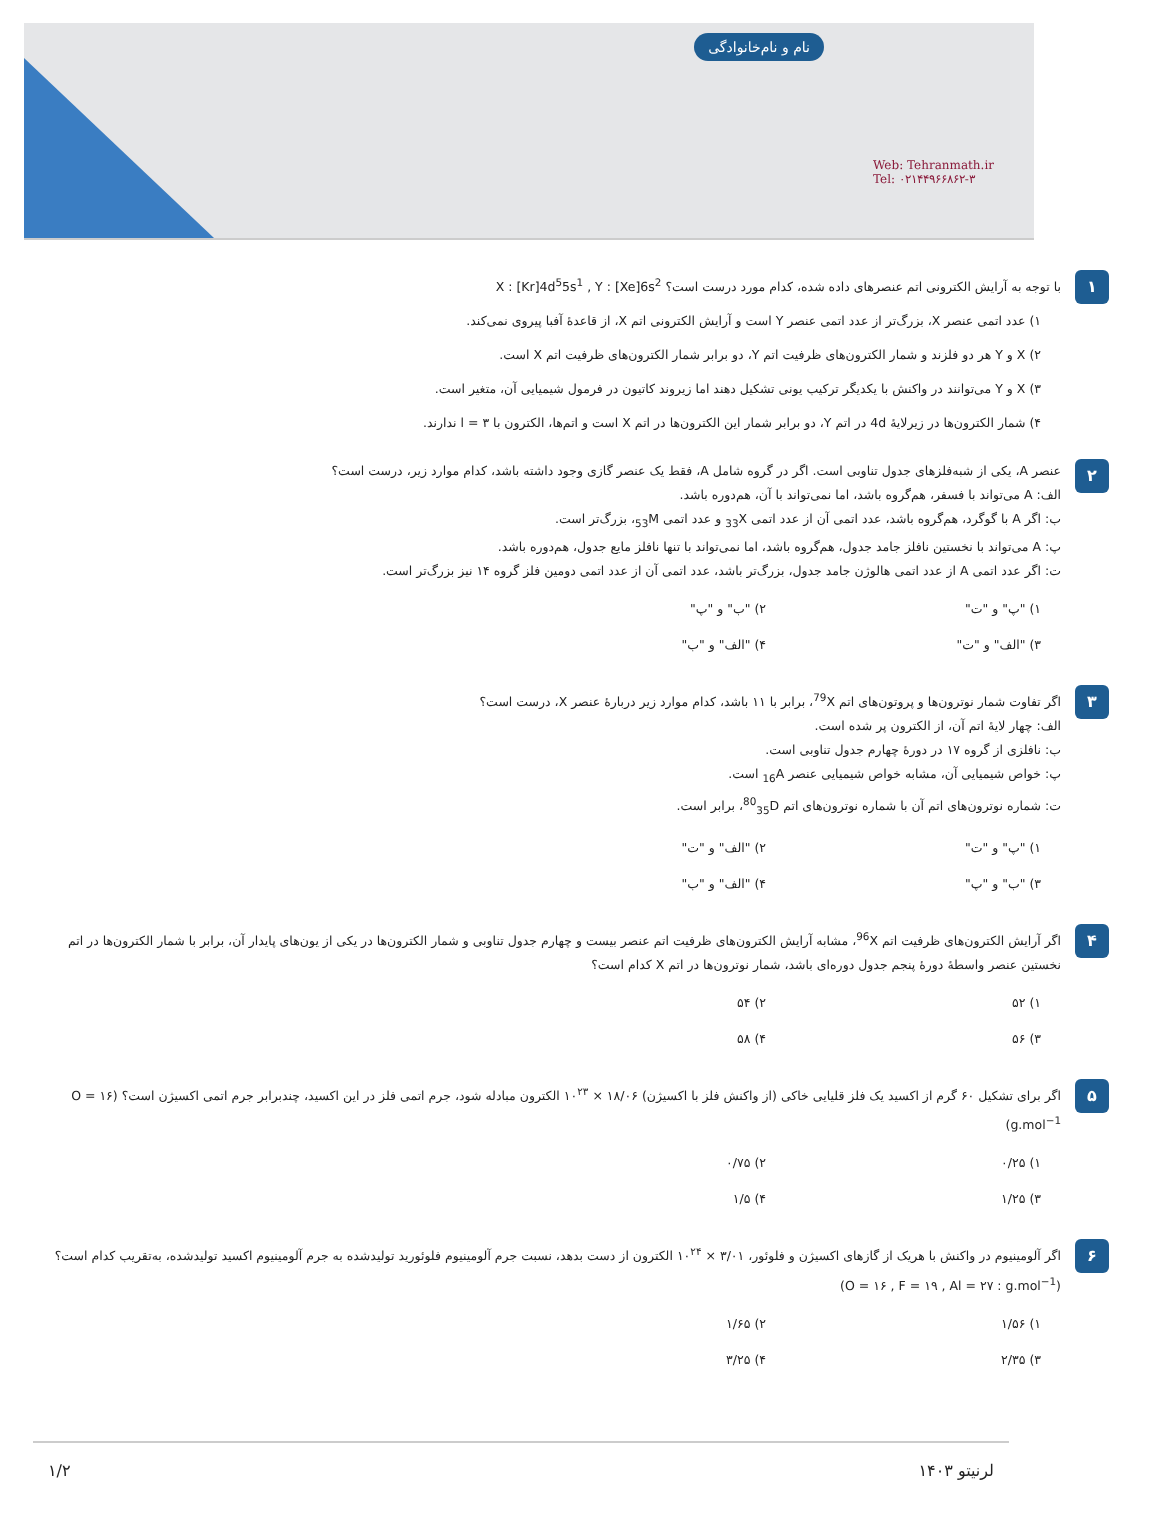نام و نام‌خانوادگی
Web: Tehranmath.ir
Tel: ۰۲۱۴۴۹۶۶۸۶۲-۳
۱
با توجه به آرایش الکترونی اتم عنصرهای داده شده، کدام مورد درست است؟ X : [Kr]4d<sup>5</sup>5s<sup>1</sup> , Y : [Xe]6s<sup>2</sup>
۱) عدد اتمی عنصر X، بزرگ‌تر از عدد اتمی عنصر Y است و آرایش الکترونی اتم X، از قاعدهٔ آفبا پیروی نمی‌کند.
۲) X و Y هر دو فلزند و شمار الکترون‌های ظرفیت اتم Y، دو برابر شمار الکترون‌های ظرفیت اتم X است.
۳) X و Y می‌توانند در واکنش با یکدیگر ترکیب یونی تشکیل دهند اما زیروند کاتیون در فرمول شیمیایی آن، متغیر است.
۴) شمار الکترون‌ها در زیرلایهٔ 4d در اتم Y، دو برابر شمار این الکترون‌ها در اتم X است و اتم‌ها، الکترون با l = ۳ ندارند.
۲
عنصر A، یکی از شبه‌فلزهای جدول تناوبی است. اگر در گروه شامل A، فقط یک عنصر گازی وجود داشته باشد، کدام موارد زیر، درست است؟
الف: A می‌تواند با فسفر، هم‌گروه باشد، اما نمی‌تواند با آن، هم‌دوره باشد.
ب: اگر A با گوگرد، هم‌گروه باشد، عدد اتمی آن از عدد اتمی <sub>33</sub>X و عدد اتمی <sub>53</sub>M، بزرگ‌تر است.
پ: A می‌تواند با نخستین نافلز جامد جدول، هم‌گروه باشد، اما نمی‌تواند با تنها نافلز مایع جدول، هم‌دوره باشد.
ت: اگر عدد اتمی A از عدد اتمی هالوژن جامد جدول، بزرگ‌تر باشد، عدد اتمی آن از عدد اتمی دومین فلز گروه ۱۴ نیز بزرگ‌تر است.
۱) "پ" و "ت" ۲) "ب" و "پ" ۳) "الف" و "ت" ۴) "الف" و "ب"
۳
اگر تفاوت شمار نوترون‌ها و پروتون‌های اتم <sup>79</sup>X، برابر با ۱۱ باشد، کدام موارد زیر دربارهٔ عنصر X، درست است؟
الف: چهار لایهٔ اتم آن، از الکترون پر شده است.
ب: نافلزی از گروه ۱۷ در دورهٔ چهارم جدول تناوبی است.
پ: خواص شیمیایی آن، مشابه خواص شیمیایی عنصر <sub>16</sub>A است.
ت: شماره نوترون‌های اتم آن با شماره نوترون‌های اتم <sup>80</sup><sub>35</sub>D، برابر است.
۱) "پ" و "ت" ۲) "الف" و "ت" ۳) "ب" و "پ" ۴) "الف" و "ب"
۴
اگر آرایش الکترون‌های ظرفیت اتم <sup>96</sup>X، مشابه آرایش الکترون‌های ظرفیت اتم عنصر بیست و چهارم جدول تناوبی و شمار الکترون‌ها در یکی از یون‌های پایدار آن، برابر با شمار الکترون‌ها در اتم نخستین عنصر واسطهٔ دورهٔ پنجم جدول دوره‌ای باشد، شمار نوترون‌ها در اتم X کدام است؟
۱) ۵۲ ۲) ۵۴ ۳) ۵۶ ۴) ۵۸
۵
اگر برای تشکیل ۶۰ گرم از اکسید یک فلز قلیایی خاکی (از واکنش فلز با اکسیژن) ۱۸/۰۶ × ۱۰<sup>۲۳</sup> الکترون مبادله شود، جرم اتمی فلز در این اکسید، چندبرابر جرم اتمی اکسیژن است؟ (O = ۱۶ g.mol<sup>−1</sup>)
۱) ۰/۲۵ ۲) ۰/۷۵ ۳) ۱/۲۵ ۴) ۱/۵
۶
اگر آلومینیوم در واکنش با هریک از گازهای اکسیژن و فلوئور، ۳/۰۱ × ۱۰<sup>۲۴</sup> الکترون از دست بدهد، نسبت جرم آلومینیوم فلوئورید تولیدشده به جرم آلومینیوم اکسید تولیدشده، به‌تقریب کدام است؟ (O = ۱۶ , F = ۱۹ , Al = ۲۷ : g.mol<sup>−1</sup>)
۱) ۱/۵۶ ۲) ۱/۶۵ ۳) ۲/۳۵ ۴) ۳/۲۵
لرنیتو ۱۴۰۳ ۱/۲